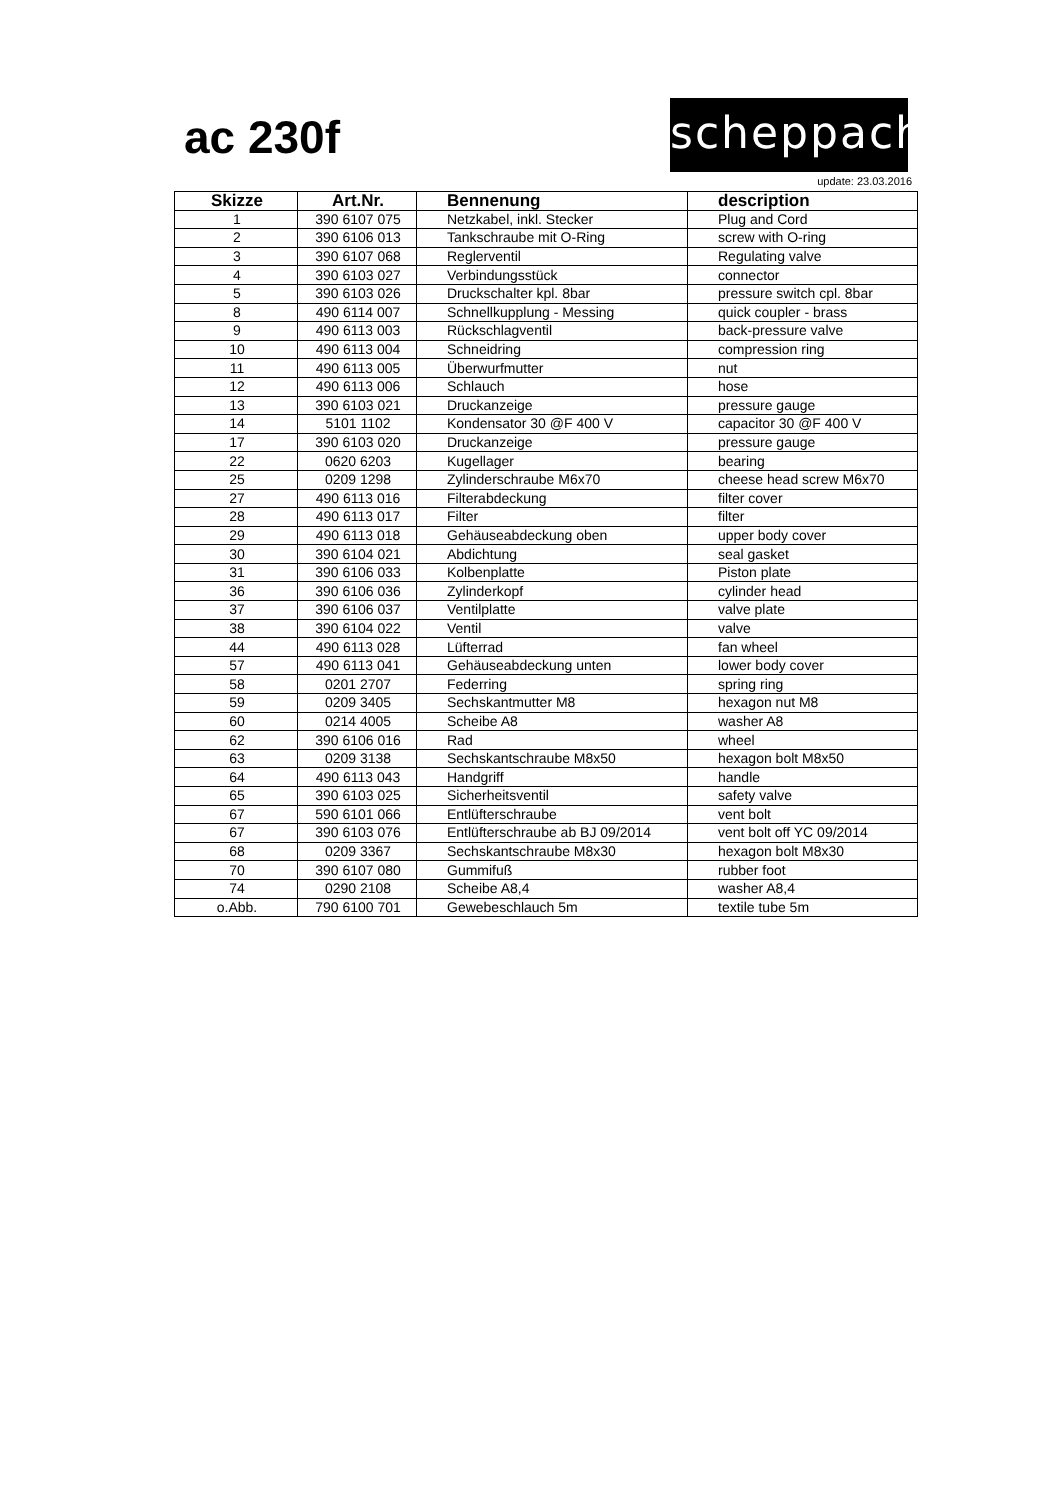ac 230f
scheppach
update: 23.03.2016
| Skizze | Art.Nr. | Bennenung | description |
| --- | --- | --- | --- |
| 1 | 390 6107 075 | Netzkabel, inkl. Stecker | Plug and Cord |
| 2 | 390 6106 013 | Tankschraube mit O-Ring | screw with O-ring |
| 3 | 390 6107 068 | Reglerventil | Regulating valve |
| 4 | 390 6103 027 | Verbindungsstück | connector |
| 5 | 390 6103 026 | Druckschalter kpl. 8bar | pressure switch cpl. 8bar |
| 8 | 490 6114 007 | Schnellkupplung - Messing | quick coupler - brass |
| 9 | 490 6113 003 | Rückschlagventil | back-pressure valve |
| 10 | 490 6113 004 | Schneidring | compression ring |
| 11 | 490 6113 005 | Überwurfmutter | nut |
| 12 | 490 6113 006 | Schlauch | hose |
| 13 | 390 6103 021 | Druckanzeige | pressure gauge |
| 14 | 5101 1102 | Kondensator 30 @F 400 V | capacitor 30 @F 400 V |
| 17 | 390 6103 020 | Druckanzeige | pressure gauge |
| 22 | 0620 6203 | Kugellager | bearing |
| 25 | 0209 1298 | Zylinderschraube M6x70 | cheese head screw M6x70 |
| 27 | 490 6113 016 | Filterabdeckung | filter cover |
| 28 | 490 6113 017 | Filter | filter |
| 29 | 490 6113 018 | Gehäuseabdeckung oben | upper body cover |
| 30 | 390 6104 021 | Abdichtung | seal gasket |
| 31 | 390 6106 033 | Kolbenplatte | Piston plate |
| 36 | 390 6106 036 | Zylinderkopf | cylinder head |
| 37 | 390 6106 037 | Ventilplatte | valve plate |
| 38 | 390 6104 022 | Ventil | valve |
| 44 | 490 6113 028 | Lüfterrad | fan wheel |
| 57 | 490 6113 041 | Gehäuseabdeckung unten | lower body cover |
| 58 | 0201 2707 | Federring | spring ring |
| 59 | 0209 3405 | Sechskantmutter M8 | hexagon nut M8 |
| 60 | 0214 4005 | Scheibe A8 | washer A8 |
| 62 | 390 6106 016 | Rad | wheel |
| 63 | 0209 3138 | Sechskantschraube M8x50 | hexagon bolt M8x50 |
| 64 | 490 6113 043 | Handgriff | handle |
| 65 | 390 6103 025 | Sicherheitsventil | safety valve |
| 67 | 590 6101 066 | Entlüfterschraube | vent bolt |
| 67 | 390 6103 076 | Entlüfterschraube ab BJ 09/2014 | vent bolt off YC 09/2014 |
| 68 | 0209 3367 | Sechskantschraube M8x30 | hexagon bolt M8x30 |
| 70 | 390 6107 080 | Gummifuß | rubber foot |
| 74 | 0290 2108 | Scheibe A8,4 | washer A8,4 |
| o.Abb. | 790 6100 701 | Gewebeschlauch 5m | textile tube 5m |